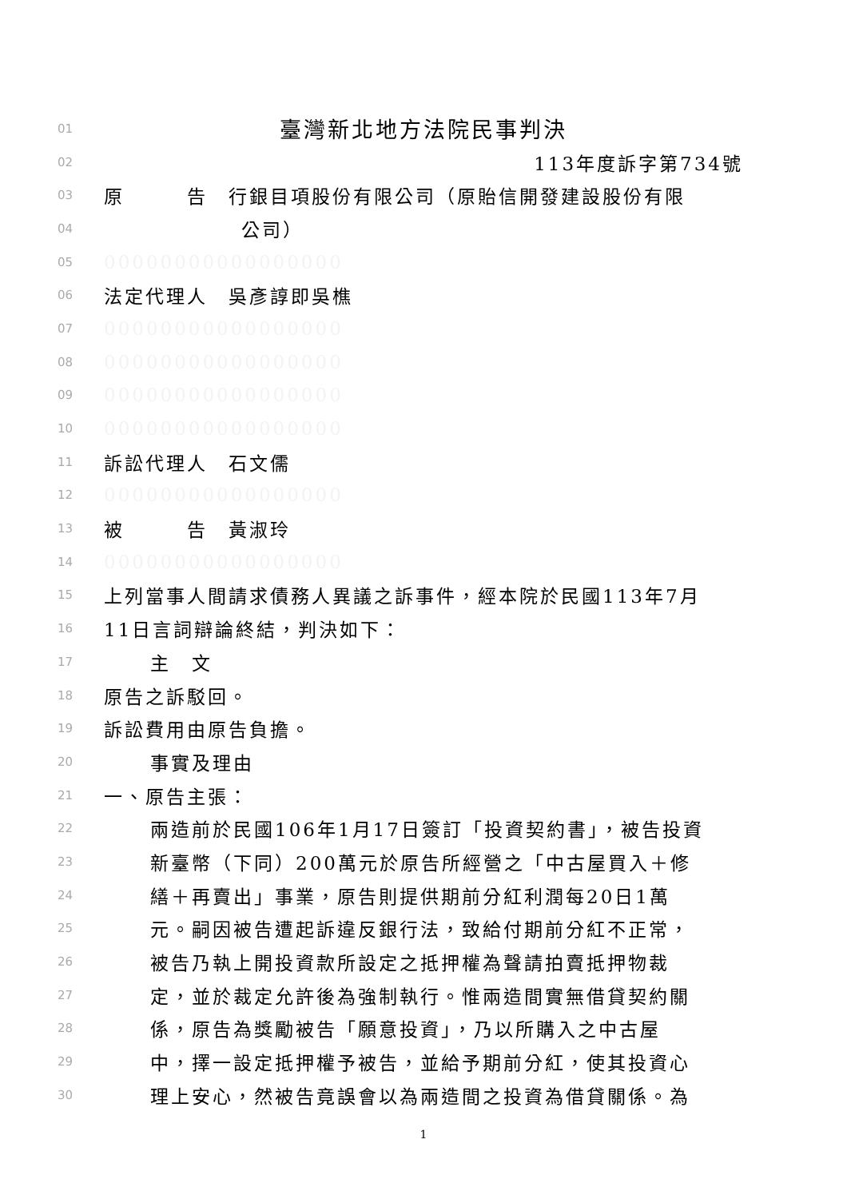01 臺灣新北地方法院民事判決
02 113年度訴字第734號
03 原　　　告　行銀目項股份有限公司（原貽信開發建設股份有限
04 公司）
05 00000000000000000
06 法定代理人　吳彥諄即吳樵
07 00000000000000000
08 00000000000000000
09 00000000000000000
10 00000000000000000
11 訴訟代理人　石文儒
12 00000000000000000
13 被　　　告　黃淑玲
14 00000000000000000
15 上列當事人間請求債務人異議之訴事件，經本院於民國113年7月
16 11日言詞辯論終結，判決如下：
17 主　文
18 原告之訴駁回。
19 訴訟費用由原告負擔。
20 事實及理由
21 一、原告主張：
22 兩造前於民國106年1月17日簽訂「投資契約書」，被告投資
23 新臺幣（下同）200萬元於原告所經營之「中古屋買入＋修
24 繕＋再賣出」事業，原告則提供期前分紅利潤每20日1萬
25 元。嗣因被告遭起訴違反銀行法，致給付期前分紅不正常，
26 被告乃執上開投資款所設定之抵押權為聲請拍賣抵押物裁
27 定，並於裁定允許後為強制執行。惟兩造間實無借貸契約關
28 係，原告為獎勵被告「願意投資」，乃以所購入之中古屋
29 中，擇一設定抵押權予被告，並給予期前分紅，使其投資心
30 理上安心，然被告竟誤會以為兩造間之投資為借貸關係。為
1